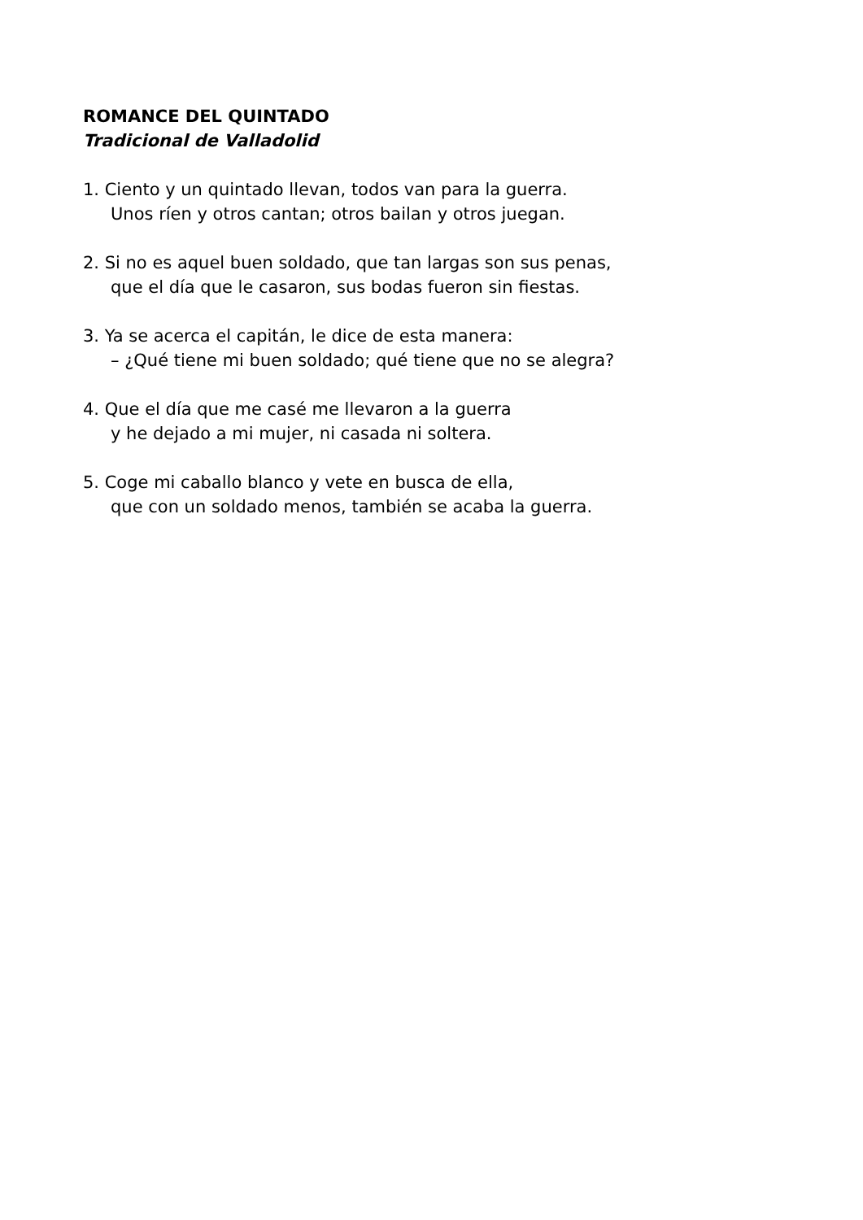ROMANCE DEL QUINTADO
Tradicional de Valladolid
1. Ciento y un quintado llevan, todos van para la guerra.
Unos ríen y otros cantan; otros bailan y otros juegan.
2. Si no es aquel buen soldado, que tan largas son sus penas,
que el día que le casaron, sus bodas fueron sin fiestas.
3. Ya se acerca el capitán, le dice de esta manera:
– ¿Qué tiene mi buen soldado; qué tiene que no se alegra?
4. Que el día que me casé me llevaron a la guerra
y he dejado a mi mujer, ni casada ni soltera.
5. Coge mi caballo blanco y vete en busca de ella,
que con un soldado menos, también se acaba la guerra.